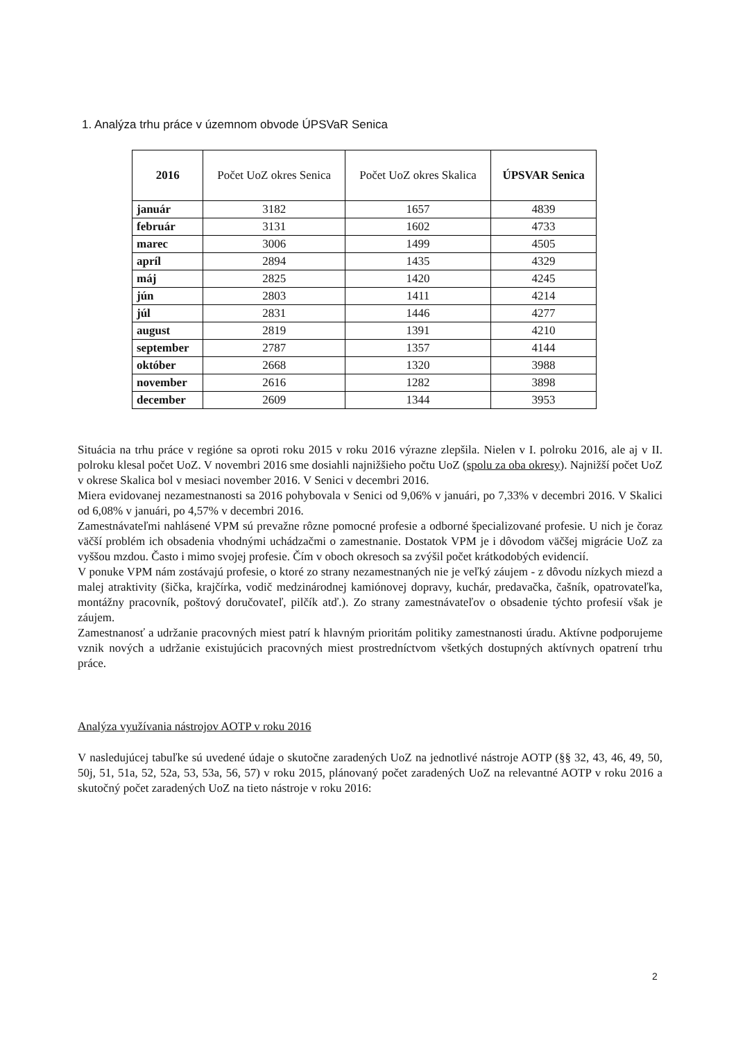1. Analýza trhu práce v územnom obvode ÚPSVaR Senica
| 2016 | Počet UoZ okres Senica | Počet UoZ okres Skalica | ÚPSVAR Senica |
| --- | --- | --- | --- |
| január | 3182 | 1657 | 4839 |
| február | 3131 | 1602 | 4733 |
| marec | 3006 | 1499 | 4505 |
| apríl | 2894 | 1435 | 4329 |
| máj | 2825 | 1420 | 4245 |
| jún | 2803 | 1411 | 4214 |
| júl | 2831 | 1446 | 4277 |
| august | 2819 | 1391 | 4210 |
| september | 2787 | 1357 | 4144 |
| október | 2668 | 1320 | 3988 |
| november | 2616 | 1282 | 3898 |
| december | 2609 | 1344 | 3953 |
Situácia na trhu práce v regióne sa oproti roku 2015 v roku 2016 výrazne zlepšila. Nielen v I. polroku 2016, ale aj v II. polroku klesal počet UoZ. V novembri 2016 sme dosiahli najnižšieho počtu UoZ (spolu za oba okresy). Najnižší počet UoZ v okrese Skalica bol v mesiaci november 2016. V Senici v decembri 2016.
Miera evidovanej nezamestnanosti sa 2016 pohybovala v Senici od 9,06% v januári, po 7,33% v decembri 2016. V Skalici od 6,08% v januári, po 4,57% v decembri 2016.
Zamestnávateľmi nahlásené VPM sú prevažne rôzne pomocné profesie a odborné špecializované profesie. U nich je čoraz väčší problém ich obsadenia vhodnými uchádzačmi o zamestnanie. Dostatok VPM je i dôvodom väčšej migrácie UoZ za vyššou mzdou. Často i mimo svojej profesie. Čím v oboch okresoch sa zvýšil počet krátkodobých evidencií.
V ponuke VPM nám zostávajú profesie, o ktoré zo strany nezamestnaných nie je veľký záujem - z dôvodu nízkych miezd a malej atraktivity (šička, krajčírka, vodič medzinárodnej kamiónovej dopravy, kuchár, predavačka, čašník, opatrovateľka, montážny pracovník, poštový doručovateľ, pilčík atď.). Zo strany zamestnávateľov o obsadenie týchto profesií však je záujem.
Zamestnanosť a udržanie pracovných miest patrí k hlavným prioritám politiky zamestnanosti úradu. Aktívne podporujeme vznik nových a udržanie existujúcich pracovných miest prostredníctvom všetkých dostupných aktívnych opatrení trhu práce.
Analýza využívania nástrojov AOTP v roku 2016
V nasledujúcej tabuľke sú uvedené údaje o skutočne zaradených UoZ na jednotlivé nástroje AOTP (§§ 32, 43, 46, 49, 50, 50j, 51, 51a, 52, 52a, 53, 53a, 56, 57) v roku 2015, plánovaný počet zaradených UoZ na relevantné AOTP v roku 2016 a skutočný počet zaradených UoZ na tieto nástroje v roku 2016:
2